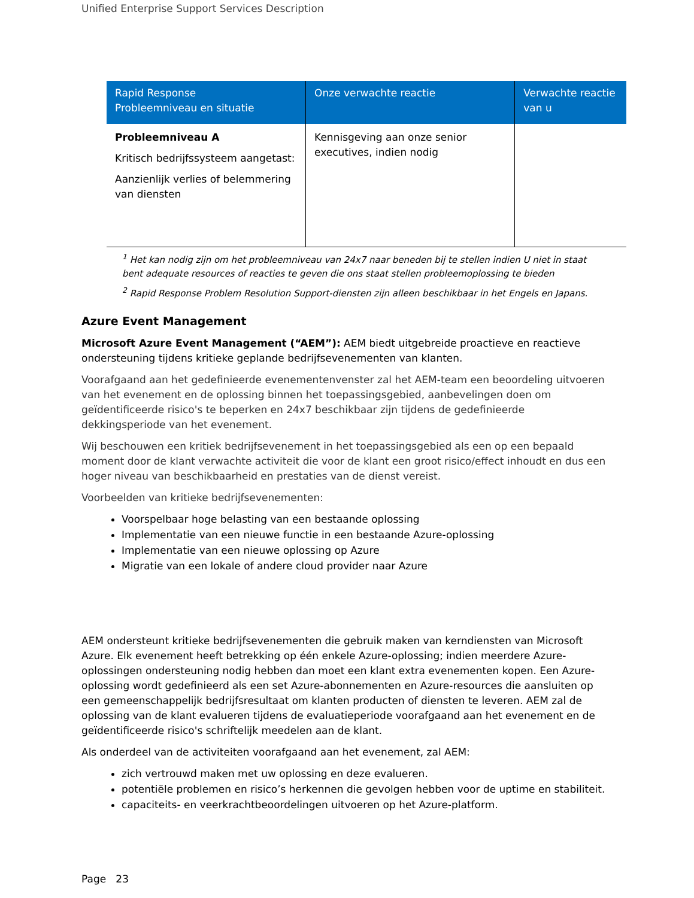Unified Enterprise Support Services Description
| Rapid Response Probleemniveau en situatie | Onze verwachte reactie | Verwachte reactie van u |
| --- | --- | --- |
| Probleemniveau A Kritisch bedrijfssysteem aangetast: Aanzienlijk verlies of belemmering van diensten | Kennisgeving aan onze senior executives, indien nodig | |
<sup>1</sup> Het kan nodig zijn om het probleemniveau van 24x7 naar beneden bij te stellen indien U niet in staat bent adequate resources of reacties te geven die ons staat stellen probleemoplossing te bieden
<sup>2</sup> Rapid Response Problem Resolution Support-diensten zijn alleen beschikbaar in het Engels en Japans.
Azure Event Management
Microsoft Azure Event Management (“AEM”): AEM biedt uitgebreide proactieve en reactieve ondersteuning tijdens kritieke geplande bedrijfsevenementen van klanten.
Voorafgaand aan het gedefinieerde evenementenvenster zal het AEM-team een beoordeling uitvoeren van het evenement en de oplossing binnen het toepassingsgebied, aanbevelingen doen om geïdentificeerde risico's te beperken en 24x7 beschikbaar zijn tijdens de gedefinieerde dekkingsperiode van het evenement.
Wij beschouwen een kritiek bedrijfsevenement in het toepassingsgebied als een op een bepaald moment door de klant verwachte activiteit die voor de klant een groot risico/effect inhoudt en dus een hoger niveau van beschikbaarheid en prestaties van de dienst vereist.
Voorbeelden van kritieke bedrijfsevenementen:
Voorspelbaar hoge belasting van een bestaande oplossing
Implementatie van een nieuwe functie in een bestaande Azure-oplossing
Implementatie van een nieuwe oplossing op Azure
Migratie van een lokale of andere cloud provider naar Azure
AEM ondersteunt kritieke bedrijfsevenementen die gebruik maken van kerndiensten van Microsoft Azure. Elk evenement heeft betrekking op één enkele Azure-oplossing; indien meerdere Azure-oplossingen ondersteuning nodig hebben dan moet een klant extra evenementen kopen. Een Azure-oplossing wordt gedefinieerd als een set Azure-abonnementen en Azure-resources die aansluiten op een gemeenschappelijk bedrijfsresultaat om klanten producten of diensten te leveren. AEM zal de oplossing van de klant evalueren tijdens de evaluatieperiode voorafgaand aan het evenement en de geïdentificeerde risico's schriftelijk meedelen aan de klant.
Als onderdeel van de activiteiten voorafgaand aan het evenement, zal AEM:
zich vertrouwd maken met uw oplossing en deze evalueren.
potentiële problemen en risico’s herkennen die gevolgen hebben voor de uptime en stabiliteit.
capaciteits- en veerkrachtbeoordelingen uitvoeren op het Azure-platform.
Page 23